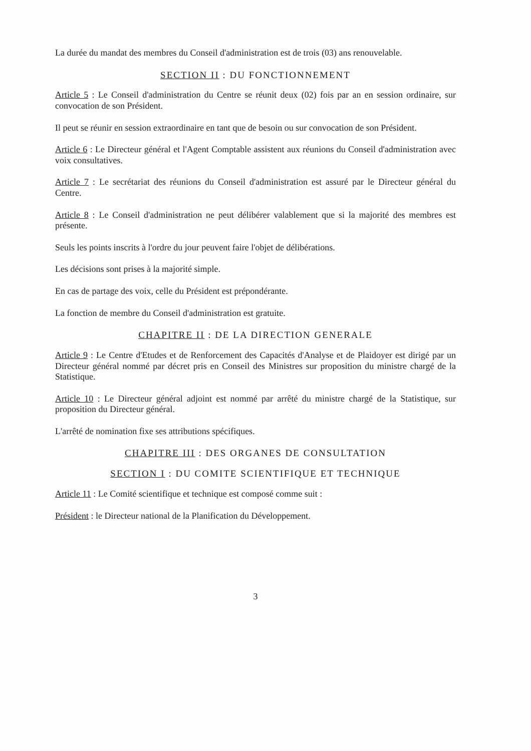La durée du mandat des membres du Conseil d'administration est de trois (03) ans renouvelable.
SECTION II : DU FONCTIONNEMENT
Article 5 : Le Conseil d'administration du Centre se réunit deux (02) fois par an en session ordinaire, sur convocation de son Président.
Il peut se réunir en session extraordinaire en tant que de besoin ou sur convocation de son Président.
Article 6 : Le Directeur général et l'Agent Comptable assistent aux réunions du Conseil d'administration avec voix consultatives.
Article 7 : Le secrétariat des réunions du Conseil d'administration est assuré par le Directeur général du Centre.
Article 8 : Le Conseil d'administration ne peut délibérer valablement que si la majorité des membres est présente.
Seuls les points inscrits à l'ordre du jour peuvent faire l'objet de délibérations.
Les décisions sont prises à la majorité simple.
En cas de partage des voix, celle du Président est prépondérante.
La fonction de membre du Conseil d'administration est gratuite.
CHAPITRE II : DE LA DIRECTION GENERALE
Article 9 : Le Centre d'Etudes et de Renforcement des Capacités d'Analyse et de Plaidoyer est dirigé par un Directeur général nommé par décret pris en Conseil des Ministres sur proposition du ministre chargé de la Statistique.
Article 10 : Le Directeur général adjoint est nommé par arrêté du ministre chargé de la Statistique, sur proposition du Directeur général.
L'arrêté de nomination fixe ses attributions spécifiques.
CHAPITRE III : DES ORGANES DE CONSULTATION
SECTION I : DU COMITE SCIENTIFIQUE ET TECHNIQUE
Article 11 : Le Comité scientifique et technique est composé comme suit :
Président : le Directeur national de la Planification du Développement.
3